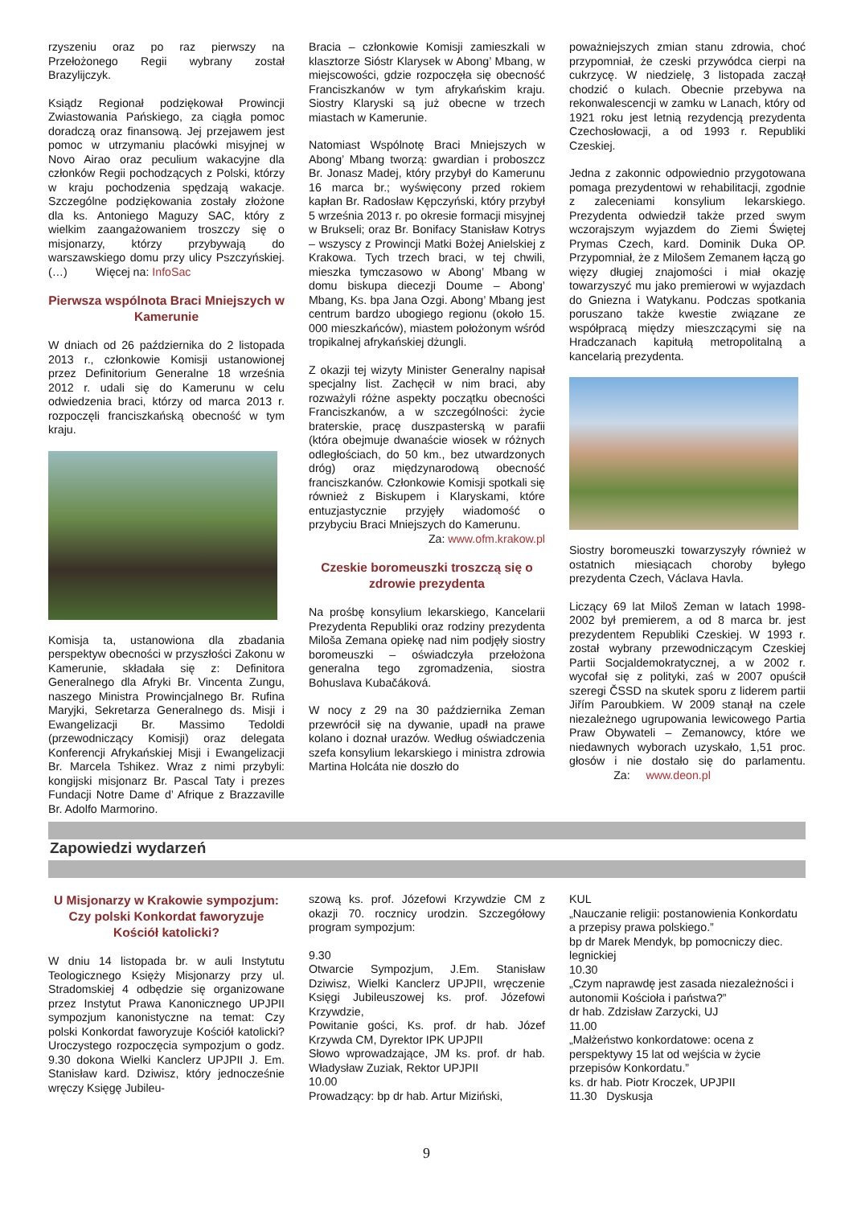rzyszeniu oraz po raz pierwszy na Przełożonego Regii wybrany został Brazylijczyk.
Ksiądz Regionał podziękował Prowincji Zwiastowania Pańskiego, za ciągła pomoc doradczą oraz finansową. Jej przejawem jest pomoc w utrzymaniu placówki misyjnej w Novo Airao oraz peculium wakacyjne dla członków Regii pochodzących z Polski, którzy w kraju pochodzenia spędzają wakacje. Szczególne podziękowania zostały złożone dla ks. Antoniego Maguzy SAC, który z wielkim zaangażowaniem troszczy się o misjonarzy, którzy przybywają do warszawskiego domu przy ulicy Pszczyńskiej.(…) Więcej na: InfoSac
Pierwsza wspólnota Braci Mniejszych w Kamerunie
W dniach od 26 października do 2 listopada 2013 r., członkowie Komisji ustanowionej przez Definitorium Generalne 18 września 2012 r. udali się do Kamerunu w celu odwiedzenia braci, którzy od marca 2013 r. rozpoczęli franciszkańską obecność w tym kraju.
Komisja ta, ustanowiona dla zbadania perspektyw obecności w przyszłości Zakonu w Kamerunie, składała się z: Definitora Generalnego dla Afryki Br. Vincenta Zungu, naszego Ministra Prowincjalnego Br. Rufina Maryjki, Sekretarza Generalnego ds. Misji i Ewangelizacji Br. Massimo Tedoldi (przewodniczący Komisji) oraz delegata Konferencji Afrykańskiej Misji i Ewangelizacji Br. Marcela Tshikez. Wraz z nimi przybyli: kongijski misjonarz Br. Pascal Taty i prezes Fundacji Notre Dame d’ Afrique z Brazzaville Br. Adolfo Marmorino.
Bracia – członkowie Komisji zamieszkali w klasztorze Sióstr Klarysek w Abong’ Mbang, w miejscowości, gdzie rozpoczęła się obecność Franciszkanów w tym afrykańskim kraju. Siostry Klaryski są już obecne w trzech miastach w Kamerunie.
Natomiast Wspólnotę Braci Mniejszych w Abong’ Mbang tworzą: gwardian i proboszcz Br. Jonasz Madej, który przybył do Kamerunu 16 marca br.; wyświęcony przed rokiem kapłan Br. Radosław Kępczyński, który przybył 5 września 2013 r. po okresie formacji misyjnej w Brukseli; oraz Br. Bonifacy Stanisław Kotrys – wszyscy z Prowincji Matki Bożej Anielskiej z Krakowa. Tych trzech braci, w tej chwili, mieszka tymczasowo w Abong’ Mbang w domu biskupa diecezji Doume – Abong’ Mbang, Ks. bpa Jana Ozgi. Abong’ Mbang jest centrum bardzo ubogiego regionu (około 15. 000 mieszkańców), miastem położonym wśród tropikalnej afrykańskiej dżungli.
Z okazji tej wizyty Minister Generalny napisał specjalny list. Zachęcił w nim braci, aby rozważyli różne aspekty początku obecności Franciszkanów, a w szczególności: życie braterskie, pracę duszpasterską w parafii (która obejmuje dwanaście wiosek w różnych odległościach, do 50 km., bez utwardzonych dróg) oraz międzynarodową obecność franciszkanów. Członkowie Komisji spotkali się również z Biskupem i Klaryskami, które entuzjastycznie przyjęły wiadomość o przybyciu Braci Mniejszych do Kamerunu.
Za: www.ofm.krakow.pl
Czeskie boromeuszki troszczą się o zdrowie prezydenta
Na prośbę konsylium lekarskiego, Kancelarii Prezydenta Republiki oraz rodziny prezydenta Miloša Zemana opiekę nad nim podjęły siostry boromeuszki – oświadczyła przełożona generalna tego zgromadzenia, siostra Bohuslava Kubačáková.
W nocy z 29 na 30 października Zeman przewrócił się na dywanie, upadł na prawe kolano i doznał urazów. Według oświadczenia szefa konsylium lekarskiego i ministra zdrowia Martina Holcáta nie doszło do
poważniejszych zmian stanu zdrowia, choć przypomniał, że czeski przywódca cierpi na cukrzycę. W niedzielę, 3 listopada zaczął chodzić o kulach. Obecnie przebywa na rekonwalescencji w zamku w Lanach, który od 1921 roku jest letnią rezydencją prezydenta Czechosłowacji, a od 1993 r. Republiki Czeskiej.
Jedna z zakonnic odpowiednio przygotowana pomaga prezydentowi w rehabilitacji, zgodnie z zaleceniami konsylium lekarskiego. Prezydenta odwiedził także przed swym wczorajszym wyjazdem do Ziemi Świętej Prymas Czech, kard. Dominik Duka OP. Przypomniał, że z Milošem Zemanem łączą go więzy długiej znajomości i miał okazję towarzyszyć mu jako premierowi w wyjazdach do Gniezna i Watykanu. Podczas spotkania poruszano także kwestie związane ze współpracą między mieszczącymi się na Hradczanach kapitułą metropolitalną a kancelarią prezydenta.
Siostry boromeuszki towarzyszyły również w ostatnich miesiącach choroby byłego prezydenta Czech, Václava Havla.
Liczący 69 lat Miloš Zeman w latach 1998-2002 był premierem, a od 8 marca br. jest prezydentem Republiki Czeskiej. W 1993 r. został wybrany przewodniczącym Czeskiej Partii Socjaldemokratycznej, a w 2002 r. wycofał się z polityki, zaś w 2007 opuścił szeregi ČSSD na skutek sporu z liderem partii Jiřím Paroubkiem. W 2009 stanął na czele niezależnego ugrupowania lewicowego Partia Praw Obywateli – Zemanowcy, które we niedawnych wyborach uzyskało, 1,51 proc. głosów i nie dostało się do parlamentu. Za: www.deon.pl
Zapowiedzi wydarzeń
U Misjonarzy w Krakowie sympozjum: Czy polski Konkordat faworyzuje Kościół katolicki?
W dniu 14 listopada br. w auli Instytutu Teologicznego Księży Misjonarzy przy ul. Stradomskiej 4 odbędzie się organizowane przez Instytut Prawa Kanonicznego UPJPII sympozjum kanonistyczne na temat: Czy polski Konkordat faworyzuje Kościół katolicki? Uroczystego rozpoczęcia sympozjum o godz. 9.30 dokona Wielki Kanclerz UPJPII J. Em. Stanisław kard. Dziwisz, który jednocześnie wręczy Księgę Jubileu-
szową ks. prof. Józefowi Krzywdzie CM z okazji 70. rocznicy urodzin. Szczegółowy program sympozjum:
9.30
Otwarcie Sympozjum, J.Em. Stanisław Dziwisz, Wielki Kanclerz UPJPII, wręczenie Księgi Jubileuszowej ks. prof. Józefowi Krzywdzie,
Powitanie gości, Ks. prof. dr hab. Józef Krzywda CM, Dyrektor IPK UPJPII
Słowo wprowadzające, JM ks. prof. dr hab. Władysław Zuziak, Rektor UPJPII
10.00
Prowadzący: bp dr hab. Artur Miziński,
KUL
„Nauczanie religii: postanowienia Konkordatu a przepisy prawa polskiego.”
bp dr Marek Mendyk, bp pomocniczy diec. legnickiej
10.30
„Czym naprawdę jest zasada niezależności i autonomii Kościoła i państwa?”
dr hab. Zdzisław Zarzycki, UJ
11.00
„Małżeństwo konkordatowe: ocena z perspektywy 15 lat od wejścia w życie przepisów Konkordatu.”
ks. dr hab. Piotr Kroczek, UPJPII
11.30 Dyskusja
9